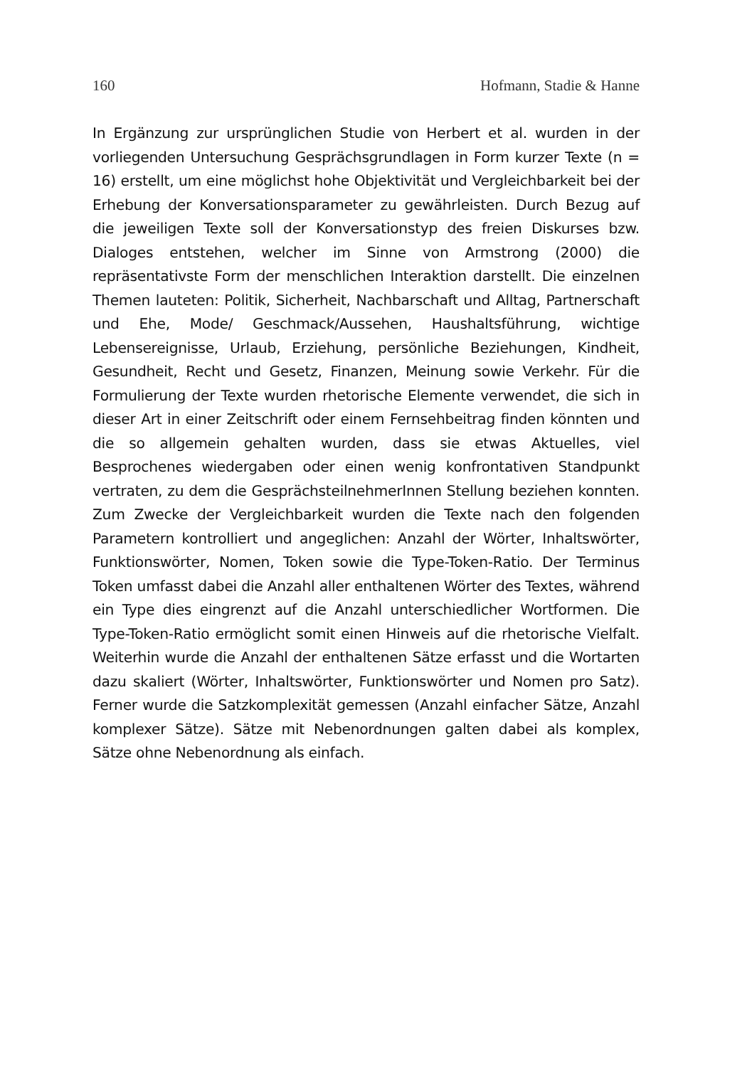160 Hofmann, Stadie & Hanne
In Ergänzung zur ursprünglichen Studie von Herbert et al. wurden in der vorliegenden Untersuchung Gesprächsgrundlagen in Form kurzer Texte (n = 16) erstellt, um eine möglichst hohe Objektivität und Vergleichbarkeit bei der Erhebung der Konversationsparameter zu gewährleisten. Durch Bezug auf die jeweiligen Texte soll der Konversationstyp des freien Diskurses bzw. Dialoges entstehen, welcher im Sinne von Armstrong (2000) die repräsentativste Form der menschlichen Interaktion darstellt. Die einzelnen Themen lauteten: Politik, Sicherheit, Nachbarschaft und Alltag, Partnerschaft und Ehe, Mode/ Geschmack/Aussehen, Haushaltsführung, wichtige Lebensereignisse, Urlaub, Erziehung, persönliche Beziehungen, Kindheit, Gesundheit, Recht und Gesetz, Finanzen, Meinung sowie Verkehr. Für die Formulierung der Texte wurden rhetorische Elemente verwendet, die sich in dieser Art in einer Zeitschrift oder einem Fernsehbeitrag finden könnten und die so allgemein gehalten wurden, dass sie etwas Aktuelles, viel Besprochenes wiedergaben oder einen wenig konfrontativen Standpunkt vertraten, zu dem die GesprächsteilnehmerInnen Stellung beziehen konnten. Zum Zwecke der Vergleichbarkeit wurden die Texte nach den folgenden Parametern kontrolliert und angeglichen: Anzahl der Wörter, Inhaltswörter, Funktionswörter, Nomen, Token sowie die Type-Token-Ratio. Der Terminus Token umfasst dabei die Anzahl aller enthaltenen Wörter des Textes, während ein Type dies eingrenzt auf die Anzahl unterschiedlicher Wortformen. Die Type-Token-Ratio ermöglicht somit einen Hinweis auf die rhetorische Vielfalt. Weiterhin wurde die Anzahl der enthaltenen Sätze erfasst und die Wortarten dazu skaliert (Wörter, Inhaltswörter, Funktionswörter und Nomen pro Satz). Ferner wurde die Satzkomplexität gemessen (Anzahl einfacher Sätze, Anzahl komplexer Sätze). Sätze mit Nebenordnungen galten dabei als komplex, Sätze ohne Nebenordnung als einfach.